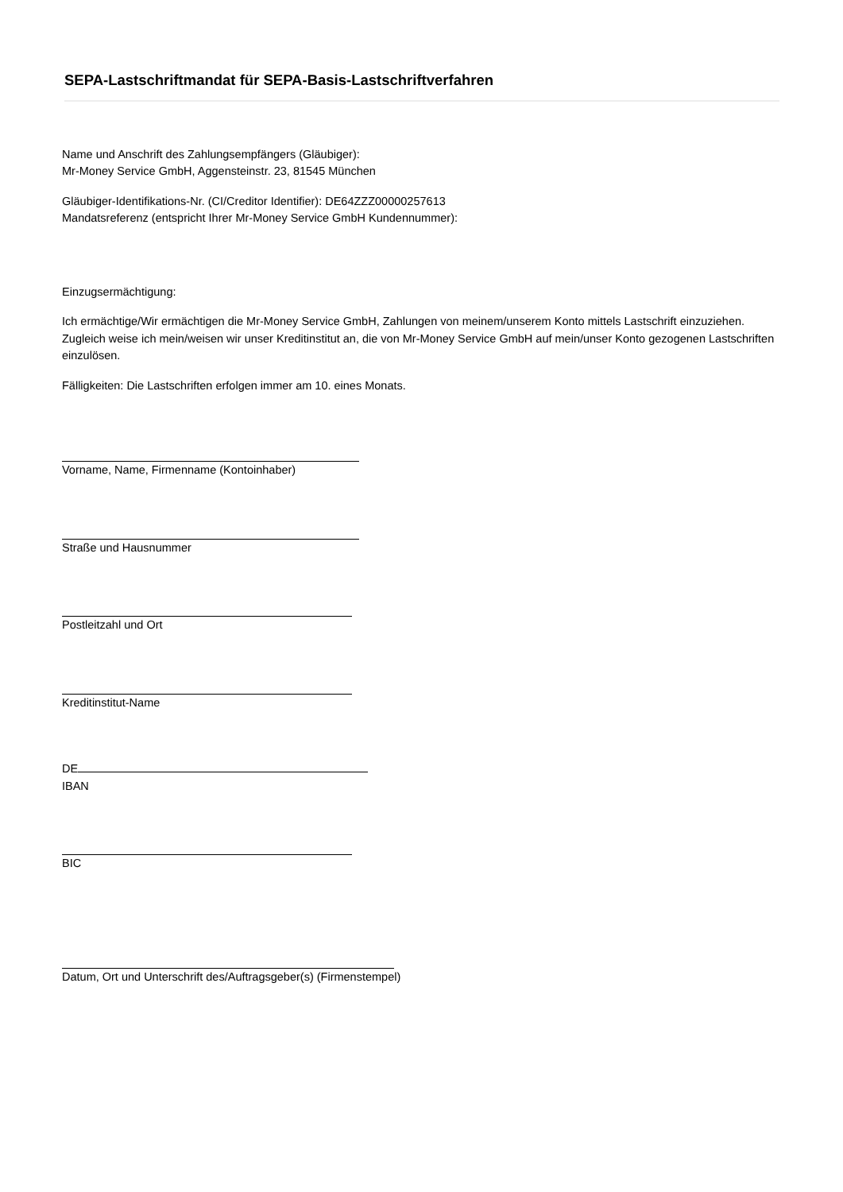SEPA-Lastschriftmandat für SEPA-Basis-Lastschriftverfahren
Name und Anschrift des Zahlungsempfängers (Gläubiger):
Mr-Money Service GmbH, Aggensteinstr. 23, 81545 München
Gläubiger-Identifikations-Nr. (CI/Creditor Identifier): DE64ZZZ00000257613
Mandatsreferenz (entspricht Ihrer Mr-Money Service GmbH Kundennummer):
Einzugsermächtigung:
Ich ermächtige/Wir ermächtigen die Mr-Money Service GmbH, Zahlungen von meinem/unserem Konto mittels Lastschrift einzuziehen. Zugleich weise ich mein/weisen wir unser Kreditinstitut an, die von Mr-Money Service GmbH auf mein/unser Konto gezogenen Lastschriften einzulösen.
Fälligkeiten: Die Lastschriften erfolgen immer am 10. eines Monats.
Vorname, Name, Firmenname (Kontoinhaber)
Straße und Hausnummer
Postleitzahl und Ort
Kreditinstitut-Name
DE
IBAN
BIC
Datum, Ort und Unterschrift des/Auftragsgeber(s) (Firmenstempel)